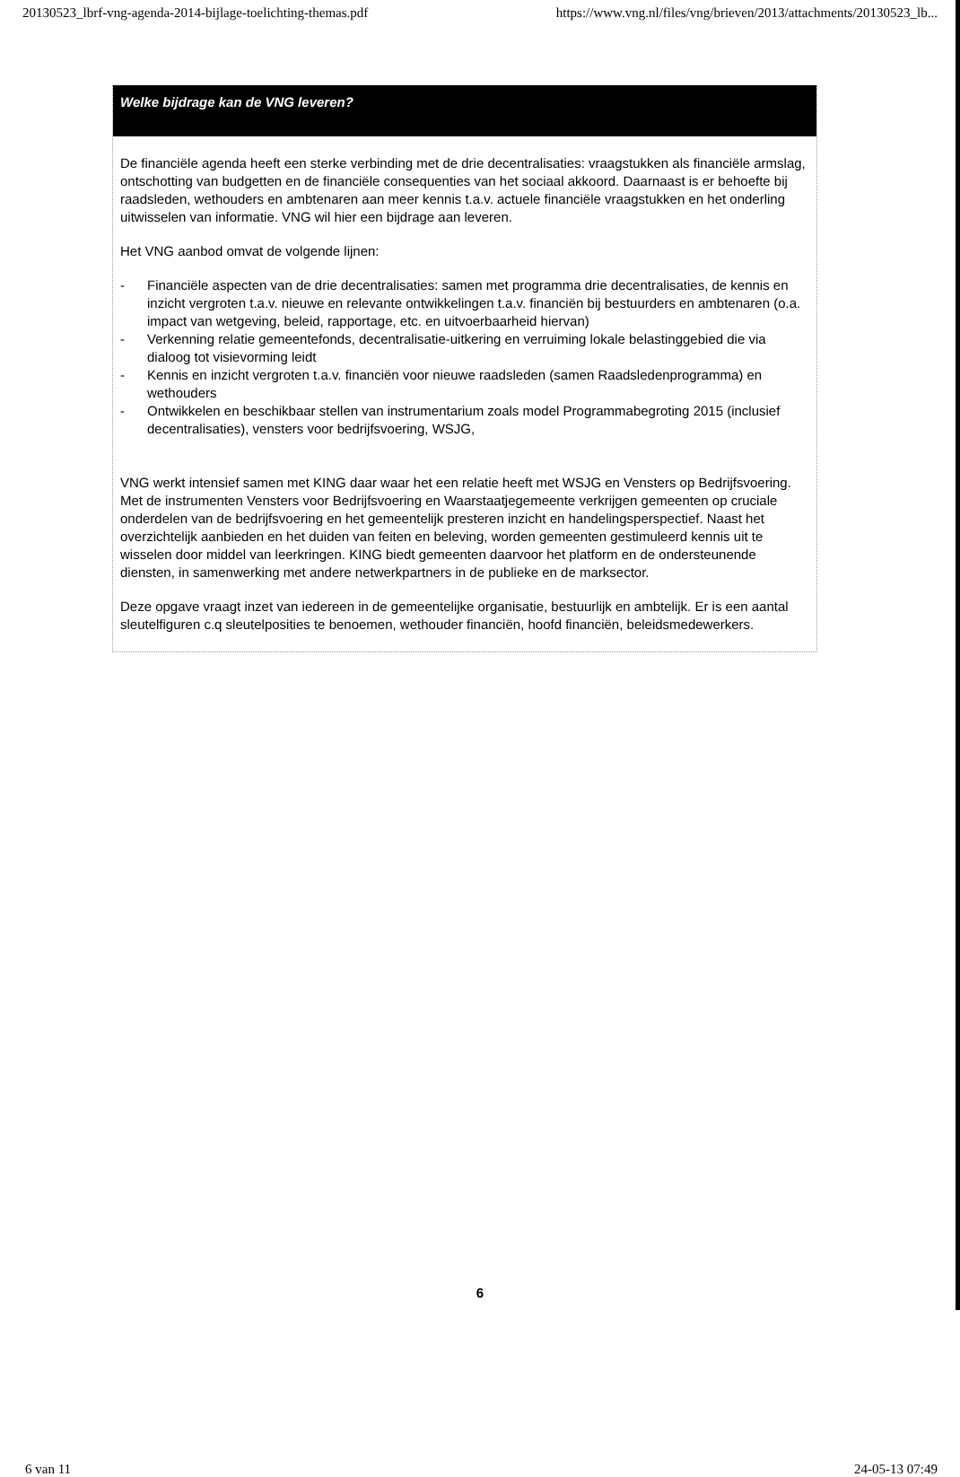20130523_lbrf-vng-agenda-2014-bijlage-toelichting-themas.pdf https://www.vng.nl/files/vng/brieven/2013/attachments/20130523_lb...
Welke bijdrage kan de VNG leveren?
De financiële agenda heeft een sterke verbinding met de drie decentralisaties: vraagstukken als financiële armslag, ontschotting van budgetten en de financiële consequenties van het sociaal akkoord. Daarnaast is er behoefte bij raadsleden, wethouders en ambtenaren aan meer kennis t.a.v. actuele financiële vraagstukken en het onderling uitwisselen van informatie. VNG wil hier een bijdrage aan leveren.
Het VNG aanbod omvat de volgende lijnen:
- Financiële aspecten van de drie decentralisaties: samen met programma drie decentralisaties, de kennis en inzicht vergroten t.a.v. nieuwe en relevante ontwikkelingen t.a.v. financiën bij bestuurders en ambtenaren (o.a. impact van wetgeving, beleid, rapportage, etc. en uitvoerbaarheid hiervan)
- Verkenning relatie gemeentefonds, decentralisatie-uitkering en verruiming lokale belastinggebied die via dialoog tot visievorming leidt
- Kennis en inzicht vergroten t.a.v. financiën voor nieuwe raadsleden (samen Raadsledenprogramma) en wethouders
- Ontwikkelen en beschikbaar stellen van instrumentarium zoals model Programmabegroting 2015 (inclusief decentralisaties), vensters voor bedrijfsvoering, WSJG,
VNG werkt intensief samen met KING daar waar het een relatie heeft met WSJG en Vensters op Bedrijfsvoering. Met de instrumenten Vensters voor Bedrijfsvoering en Waarstaatjegemeente verkrijgen gemeenten op cruciale onderdelen van de bedrijfsvoering en het gemeentelijk presteren inzicht en handelingsperspectief. Naast het overzichtelijk aanbieden en het duiden van feiten en beleving, worden gemeenten gestimuleerd kennis uit te wisselen door middel van leerkringen. KING biedt gemeenten daarvoor het platform en de ondersteunende diensten, in samenwerking met andere netwerkpartners in de publieke en de marksector.
Deze opgave vraagt inzet van iedereen in de gemeentelijke organisatie, bestuurlijk en ambtelijk. Er is een aantal sleutelfiguren c.q sleutelposities te benoemen, wethouder financiën, hoofd financiën, beleidsmedewerkers.
6
6 van 11 24-05-13 07:49